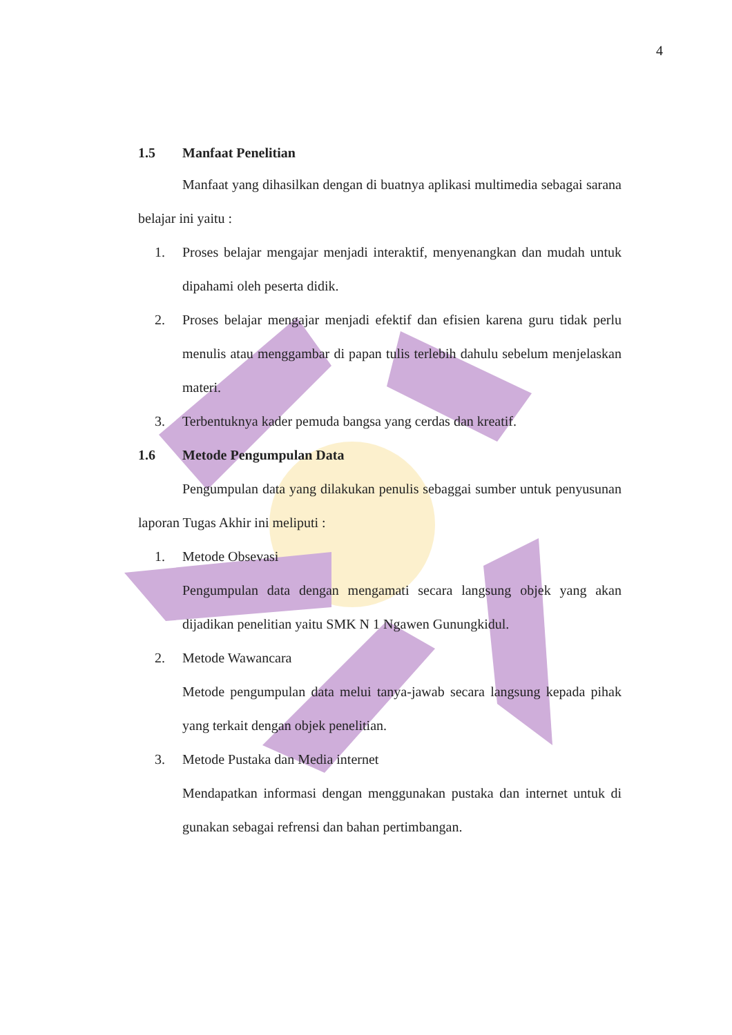4
1.5 Manfaat Penelitian
Manfaat yang dihasilkan dengan di buatnya aplikasi multimedia sebagai sarana belajar ini yaitu :
1. Proses belajar mengajar menjadi interaktif, menyenangkan dan mudah untuk dipahami oleh peserta didik.
2. Proses belajar mengajar menjadi efektif dan efisien karena guru tidak perlu menulis atau menggambar di papan tulis terlebih dahulu sebelum menjelaskan materi.
3. Terbentuknya kader pemuda bangsa yang cerdas dan kreatif.
1.6 Metode Pengumpulan Data
Pengumpulan data yang dilakukan penulis sebaggai sumber untuk penyusunan laporan Tugas Akhir ini meliputi :
1. Metode Obsevasi
Pengumpulan data dengan mengamati secara langsung objek yang akan dijadikan penelitian yaitu SMK N 1 Ngawen Gunungkidul.
2. Metode Wawancara
Metode pengumpulan data melui tanya-jawab secara langsung kepada pihak yang terkait dengan objek penelitian.
3. Metode Pustaka dan Media internet
Mendapatkan informasi dengan menggunakan pustaka dan internet untuk di gunakan sebagai refrensi dan bahan pertimbangan.